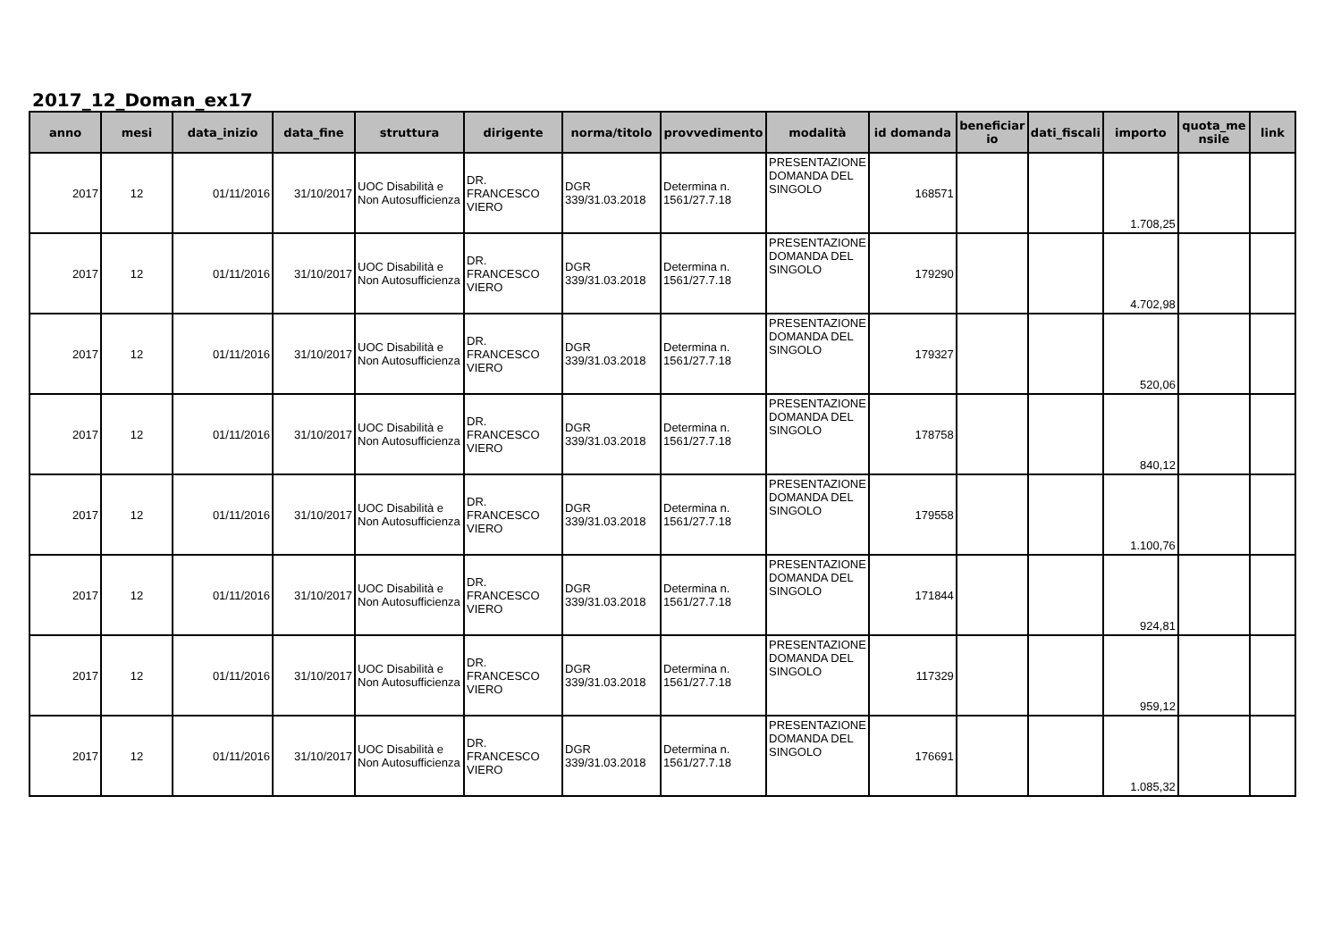2017_12_Doman_ex17
| anno | mesi | data_inizio | data_fine | struttura | dirigente | norma/titolo | provvedimento | modalità | id domanda | beneficiar io | dati_fiscali | importo | quota_me nsile | link |
| --- | --- | --- | --- | --- | --- | --- | --- | --- | --- | --- | --- | --- | --- | --- |
| 2017 | 12 | 01/11/2016 | 31/10/2017 | UOC Disabilità e Non Autosufficienza | DR. FRANCESCO VIERO | DGR 339/31.03.2018 | Determina n. 1561/27.7.18 | PRESENTAZIONE DOMANDA DEL SINGOLO | 168571 | | | 1.708,25 | | |
| 2017 | 12 | 01/11/2016 | 31/10/2017 | UOC Disabilità e Non Autosufficienza | DR. FRANCESCO VIERO | DGR 339/31.03.2018 | Determina n. 1561/27.7.18 | PRESENTAZIONE DOMANDA DEL SINGOLO | 179290 | | | 4.702,98 | | |
| 2017 | 12 | 01/11/2016 | 31/10/2017 | UOC Disabilità e Non Autosufficienza | DR. FRANCESCO VIERO | DGR 339/31.03.2018 | Determina n. 1561/27.7.18 | PRESENTAZIONE DOMANDA DEL SINGOLO | 179327 | | | 520,06 | | |
| 2017 | 12 | 01/11/2016 | 31/10/2017 | UOC Disabilità e Non Autosufficienza | DR. FRANCESCO VIERO | DGR 339/31.03.2018 | Determina n. 1561/27.7.18 | PRESENTAZIONE DOMANDA DEL SINGOLO | 178758 | | | 840,12 | | |
| 2017 | 12 | 01/11/2016 | 31/10/2017 | UOC Disabilità e Non Autosufficienza | DR. FRANCESCO VIERO | DGR 339/31.03.2018 | Determina n. 1561/27.7.18 | PRESENTAZIONE DOMANDA DEL SINGOLO | 179558 | | | 1.100,76 | | |
| 2017 | 12 | 01/11/2016 | 31/10/2017 | UOC Disabilità e Non Autosufficienza | DR. FRANCESCO VIERO | DGR 339/31.03.2018 | Determina n. 1561/27.7.18 | PRESENTAZIONE DOMANDA DEL SINGOLO | 171844 | | | 924,81 | | |
| 2017 | 12 | 01/11/2016 | 31/10/2017 | UOC Disabilità e Non Autosufficienza | DR. FRANCESCO VIERO | DGR 339/31.03.2018 | Determina n. 1561/27.7.18 | PRESENTAZIONE DOMANDA DEL SINGOLO | 117329 | | | 959,12 | | |
| 2017 | 12 | 01/11/2016 | 31/10/2017 | UOC Disabilità e Non Autosufficienza | DR. FRANCESCO VIERO | DGR 339/31.03.2018 | Determina n. 1561/27.7.18 | PRESENTAZIONE DOMANDA DEL SINGOLO | 176691 | | | 1.085,32 | | |